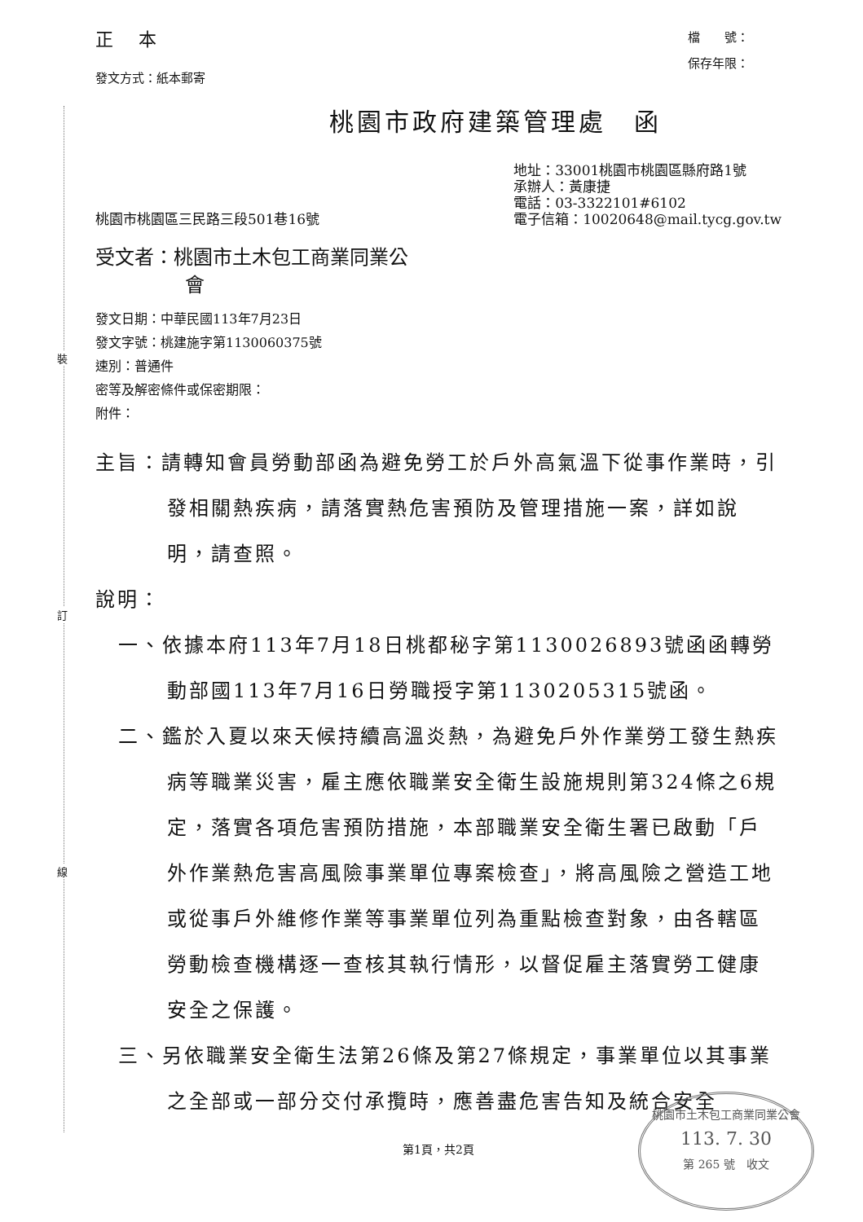裝
訂
線
正 本
發文方式：紙本郵寄
檔　　號：
保存年限：
桃園市政府建築管理處　函
桃園市桃園區三民路三段501巷16號
地址：33001桃園市桃園區縣府路1號
承辦人：黃康捷
電話：03-3322101#6102
電子信箱：10020648@mail.tycg.gov.tw
受文者：桃園市土木包工商業同業公
會
發文日期：中華民國113年7月23日
發文字號：桃建施字第1130060375號
速別：普通件
密等及解密條件或保密期限：
附件：
主旨：請轉知會員勞動部函為避免勞工於戶外高氣溫下從事作業時，引發相關熱疾病，請落實熱危害預防及管理措施一案，詳如說明，請查照。
說明：
一、依據本府113年7月18日桃都秘字第1130026893號函函轉勞動部國113年7月16日勞職授字第1130205315號函。
二、鑑於入夏以來天候持續高溫炎熱，為避免戶外作業勞工發生熱疾病等職業災害，雇主應依職業安全衛生設施規則第324條之6規定，落實各項危害預防措施，本部職業安全衛生署已啟動「戶外作業熱危害高風險事業單位專案檢查」，將高風險之營造工地或從事戶外維修作業等事業單位列為重點檢查對象，由各轄區勞動檢查機構逐一查核其執行情形，以督促雇主落實勞工健康安全之保護。
三、另依職業安全衛生法第26條及第27條規定，事業單位以其事業之全部或一部分交付承攬時，應善盡危害告知及統合安全
第1頁，共2頁
桃園市土木包工商業同業公會
113. 7. 30
第 265 號　收文